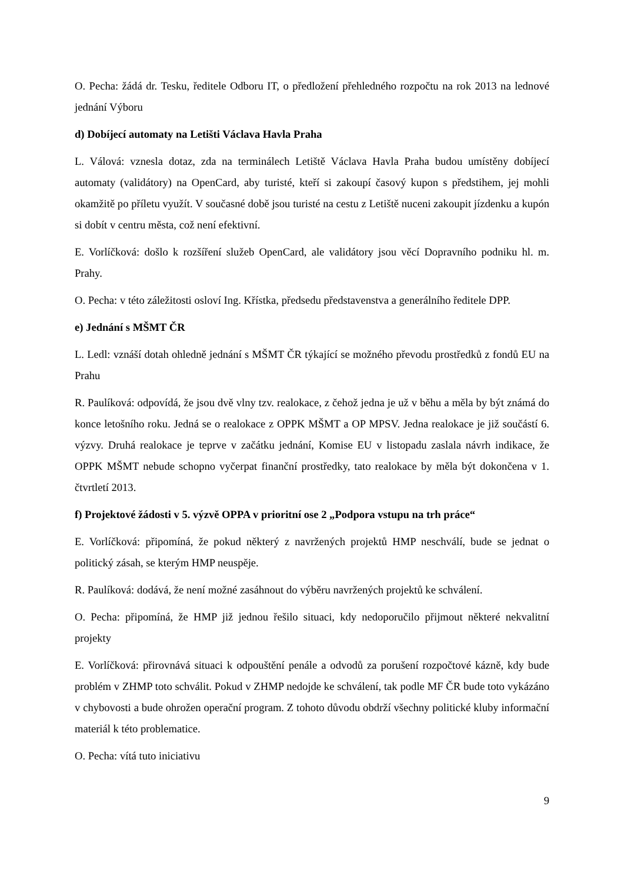O. Pecha: žádá dr. Tesku, ředitele Odboru IT, o předložení přehledného rozpočtu na rok 2013 na lednové jednání Výboru
d) Dobíjecí automaty na Letišti Václava Havla Praha
L. Válová: vznesla dotaz, zda na terminálech Letiště Václava Havla Praha budou umístěny dobíjecí automaty (validátory) na OpenCard, aby turisté, kteří si zakoupí časový kupon s předstihem, jej mohli okamžitě po příletu využít. V současné době jsou turisté na cestu z Letiště nuceni zakoupit jízdenku a kupón si dobít v centru města, což není efektivní.
E. Vorlíčková: došlo k rozšíření služeb OpenCard, ale validátory jsou věcí Dopravního podniku hl. m. Prahy.
O. Pecha: v této záležitosti osloví Ing. Křístka, předsedu představenstva a generálního ředitele DPP.
e) Jednání s MŠMT ČR
L. Ledl: vznáší dotah ohledně jednání s MŠMT ČR týkající se možného převodu prostředků z fondů EU na Prahu
R. Paulíková: odpovídá, že jsou dvě vlny tzv. realokace, z čehož jedna je už v běhu a měla by být známá do konce letošního roku. Jedná se o realokace z OPPK MŠMT a OP MPSV. Jedna realokace je již součástí 6. výzvy. Druhá realokace je teprve v začátku jednání, Komise EU v listopadu zaslala návrh indikace, že OPPK MŠMT nebude schopno vyčerpat finanční prostředky, tato realokace by měla být dokončena v 1. čtvrtletí 2013.
f) Projektové žádosti v 5. výzvě OPPA v prioritní ose 2 „Podpora vstupu na trh práce“
E. Vorlíčková: připomíná, že pokud některý z navržených projektů HMP neschválí, bude se jednat o politický zásah, se kterým HMP neuspěje.
R. Paulíková: dodává, že není možné zasáhnout do výběru navržených projektů ke schválení.
O. Pecha: připomíná, že HMP již jednou řešilo situaci, kdy nedoporučilo přijmout některé nekvalitní projekty
E. Vorlíčková: přirovnává situaci k odpouštění penále a odvodů za porušení rozpočtové kázně, kdy bude problém v ZHMP toto schválit. Pokud v ZHMP nedojde ke schválení, tak podle MF ČR bude toto vykázáno v chybovosti a bude ohrožen operační program. Z tohoto důvodu obdrží všechny politické kluby informační materiál k této problematice.
O. Pecha: vítá tuto iniciativu
9